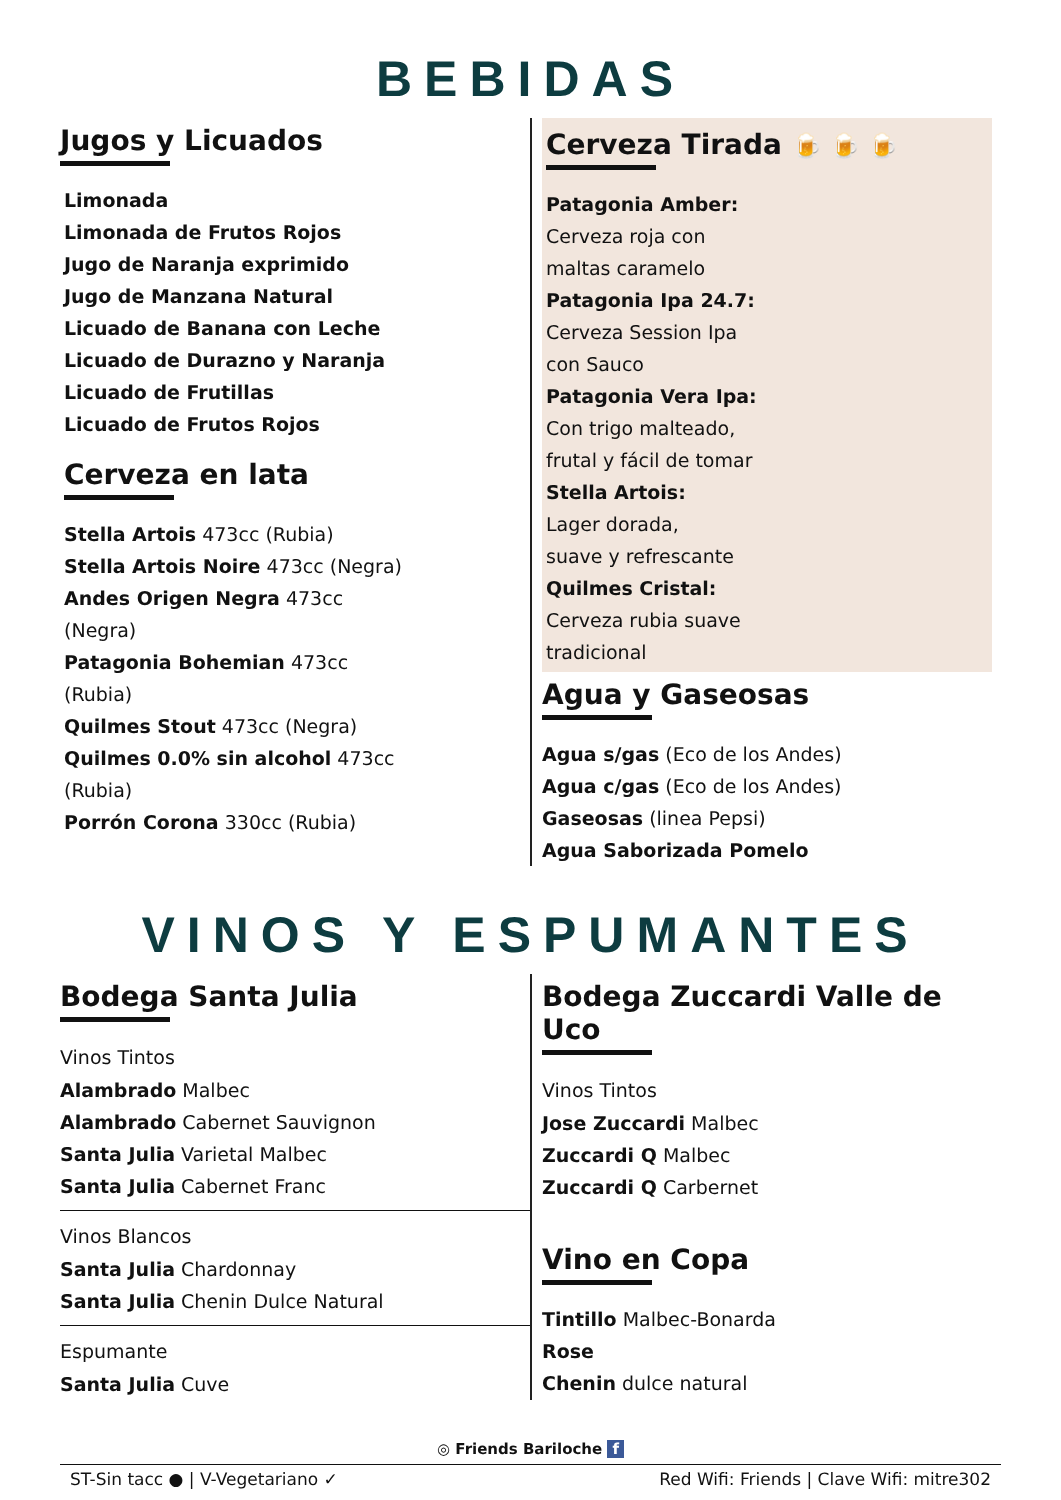BEBIDAS
Jugos y Licuados
Limonada
Limonada de Frutos Rojos
Jugo de Naranja exprimido
Jugo de Manzana Natural
Licuado de Banana con Leche
Licuado de Durazno y Naranja
Licuado de Frutillas
Licuado de Frutos Rojos
Cerveza en lata
Stella Artois 473cc (Rubia)
Stella Artois Noire 473cc (Negra)
Andes Origen Negra 473cc
(Negra)
Patagonia Bohemian 473cc
(Rubia)
Quilmes Stout 473cc (Negra)
Quilmes 0.0% sin alcohol 473cc
(Rubia)
Porrón Corona 330cc (Rubia)
Cerveza Tirada 🍺 🍺 🍺
Patagonia Amber:
Cerveza roja con
maltas caramelo
Patagonia Ipa 24.7:
Cerveza Session Ipa
con Sauco
Patagonia Vera Ipa:
Con trigo malteado,
frutal y fácil de tomar
Stella Artois:
Lager dorada,
suave y refrescante
Quilmes Cristal:
Cerveza rubia suave
tradicional
Agua y Gaseosas
Agua s/gas (Eco de los Andes)
Agua c/gas (Eco de los Andes)
Gaseosas (linea Pepsi)
Agua Saborizada Pomelo
VINOS Y ESPUMANTES
Bodega Santa Julia
Vinos Tintos
Alambrado Malbec
Alambrado Cabernet Sauvignon
Santa Julia Varietal Malbec
Santa Julia Cabernet Franc
Vinos Blancos
Santa Julia Chardonnay
Santa Julia Chenin Dulce Natural
Espumante
Santa Julia Cuve
Bodega Zuccardi Valle de Uco
Vinos Tintos
Jose Zuccardi Malbec
Zuccardi Q Malbec
Zuccardi Q Carbernet
Vino en Copa
Tintillo Malbec-Bonarda
Rose
Chenin dulce natural
◎ Friends Bariloche f
ST-Sin tacc ● | V-Vegetariano ✓ Red Wifi: Friends | Clave Wifi: mitre302